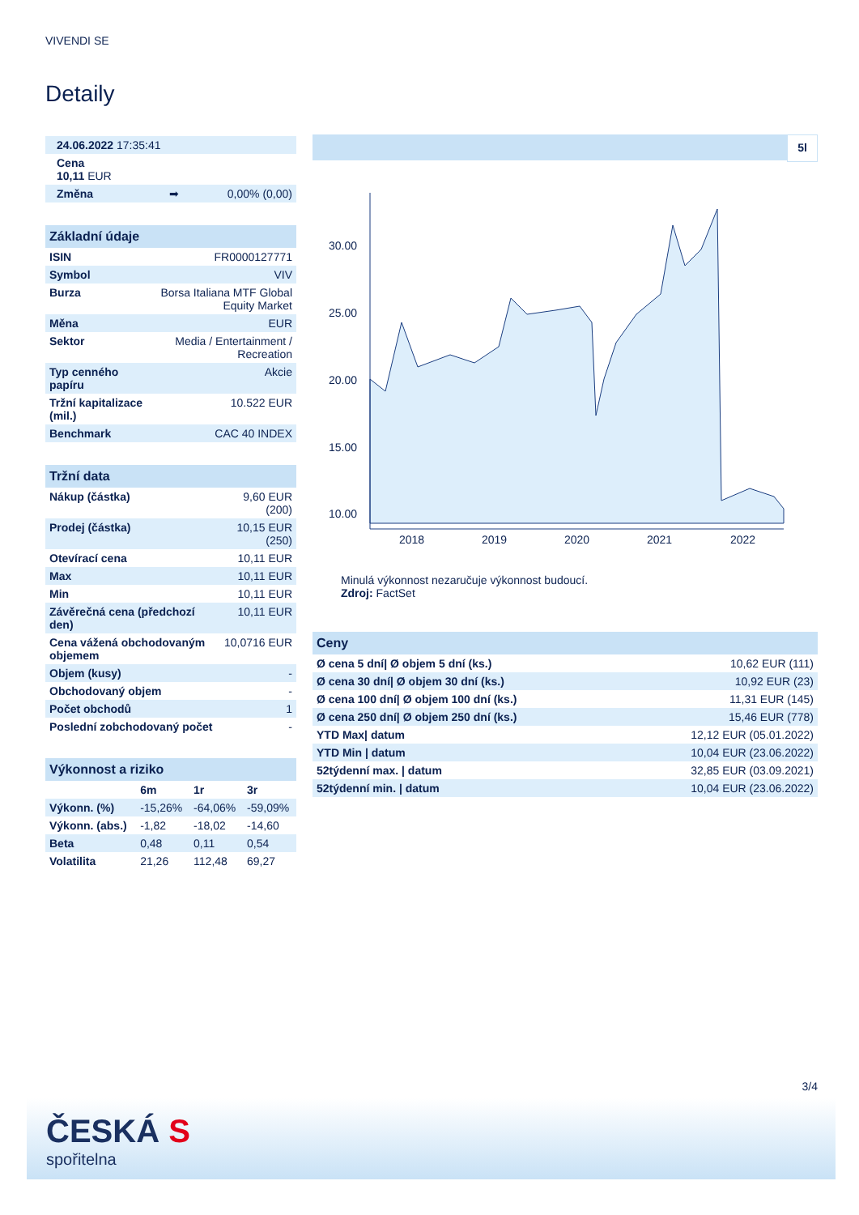VIVENDI SE
Detaily
| 24.06.2022 17:35:41 | |
| Cena 10,11 EUR | |
| Změna ➡ | 0,00% (0,00) |
Základní údaje
| ISIN | FR0000127771 |
| Symbol | VIV |
| Burza | Borsa Italiana MTF Global Equity Market |
| Měna | EUR |
| Sektor | Media / Entertainment / Recreation |
| Typ cenného papíru | Akcie |
| Tržní kapitalizace (mil.) | 10.522 EUR |
| Benchmark | CAC 40 INDEX |
Tržní data
| Nákup (částka) | 9,60 EUR (200) |
| Prodej (částka) | 10,15 EUR (250) |
| Otevírací cena | 10,11 EUR |
| Max | 10,11 EUR |
| Min | 10,11 EUR |
| Závěrečná cena (předchozí den) | 10,11 EUR |
| Cena vážená obchodovaným objemem | 10,0716 EUR |
| Objem (kusy) | - |
| Obchodovaný objem | - |
| Počet obchodů | 1 |
| Poslední zobchodovaný počet | - |
Výkonnost a riziko
| | 6m | 1r | 3r |
| --- | --- | --- | --- |
| Výkonn. (%) | -15,26% | -64,06% | -59,09% |
| Výkonn. (abs.) | -1,82 | -18,02 | -14,60 |
| Beta | 0,48 | 0,11 | 0,54 |
| Volatilita | 21,26 | 112,48 | 69,27 |
5l
30.00
25.00
20.00
15.00
10.00
2018
2019
2020
2021
2022
Minulá výkonnost nezaručuje výkonnost budoucí.
Zdroj: FactSet
Ceny
| Ø cena 5 dní/ Ø objem 5 dní (ks.) | 10,62 EUR (111) |
| Ø cena 30 dní/ Ø objem 30 dní (ks.) | 10,92 EUR (23) |
| Ø cena 100 dní/ Ø objem 100 dní (ks.) | 11,31 EUR (145) |
| Ø cena 250 dní/ Ø objem 250 dní (ks.) | 15,46 EUR (778) |
| YTD Max/ datum | 12,12 EUR (05.01.2022) |
| YTD Min / datum | 10,04 EUR (23.06.2022) |
| 52týdenní max. / datum | 32,85 EUR (03.09.2021) |
| 52týdenní min. / datum | 10,04 EUR (23.06.2022) |
3/4
ČESKÁ S
spořitelna